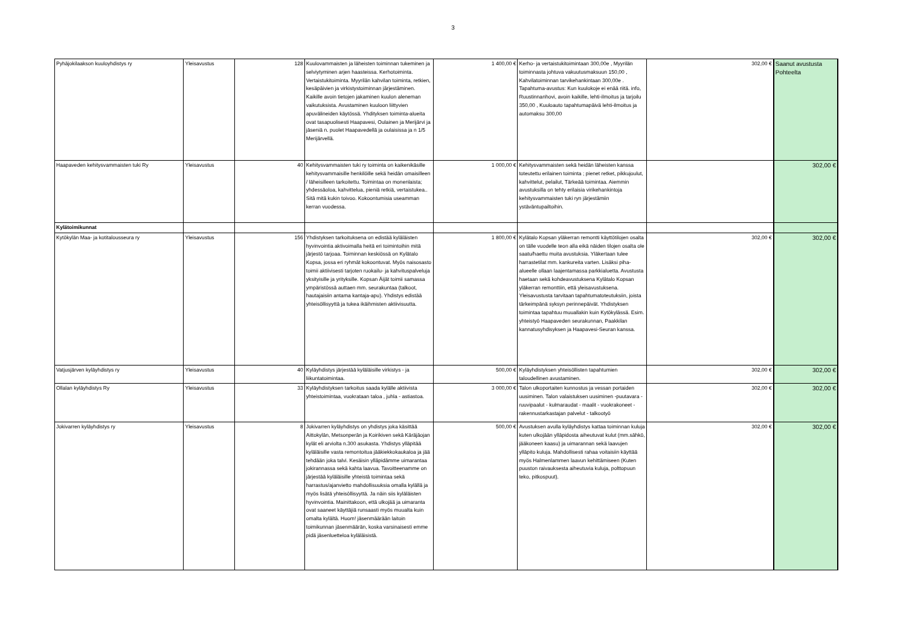3
| Pyhäjokilaakson kuuloyhdistys ry | Yleisavustus | 128 | Kuulovammaisten ja läheisten toiminnan tukeminen ja selviytyminen arjen haasteissa. Kerhotoiminta. Vertaistukitoiminta. Myyrilän kahvilan toiminta, retkien, kesäpäivien ja virkistystoiminnan järjestäminen. Kaikille avoin tietojen jakaminen kuulon aleneman vaikutuksista. Avustaminen kuuloon liittyvien apuvälineiden käytössä. Yhdityksen toiminta-alueita ovat tasapuolisesti Haapavesi, Oulainen ja Merijärvi ja jäseniä n. puolet Haapavedellä ja oulaisissa ja n 1/5 Merijärvellä. | 1 400,00 € | Kerho- ja vertaistukitoimintaan 300,00e , Myyrilän toiminnasta johtuva vakuutusmaksuun 150,00 , Kahvilatoiminnan tarvikehankintaan 300,00e . Tapahtuma-avustus: Kun kuulokoje ei enää riitä. info, Ruustinnanhovi, avoin kaikille, lehti-ilmoitus ja tarjoilu 350,00 , Kuuloauto tapahtumapäivä lehti-ilmoitus ja automaksu 300,00 | 302,00 € | Saanut avustusta Pohteelta |
| Haapaveden kehitysvammaisten tuki Ry | Yleisavustus | 40 | Kehitysvammaisten tuki ry toiminta on kaikenikäsille kehitysvammaisille henkilöille sekä heidän omaisilleen / läheisilleen tarkoitettu. Toimintaa on monenlaista; yhdessäoloa, kahvittelua, pieniä retkiä, vertaistukea.. Sitä mitä kukin toivoo. Kokoontumisia useamman kerran vuodessa. | 1 000,00 € | Kehitysvammaisten sekä heidän läheisten kanssa toteutettu erilainen toiminta ; pienet retket, pikkujoulut, kahvittelut, pelailut, Tärkeää toimintaa. Aiemmin avustuksilla on tehty erilaisia virikehankintoja kehitysvammaisten tuki ryn järjestämiin ystäväntupailtoihin. | | 302,00 € |
| Kylätoimikunnat | | | | | | | |
| Kytökylän Maa- ja kotitalousseura ry | Yleisavustus | 156 | Yhdistyksen tarkoituksena on edistää kyläläisten hyvinvointia aktivoimalla heitä eri toimintoihin mitä järjestö tarjoaa. Toiminnan keskiössä on Kylätalo Kopsa, jossa eri ryhmät kokoontuvat. Myös naisosasto toimii aktiivisesti tarjoten ruokailu- ja kahvituspalveluja yksityisille ja yrityksille. Kopsan Äijät toimii samassa ympäristössä auttaen mm. seurakuntaa (talkoot, hautajaisiin antama kantaja-apu). Yhdistys edistää yhteisöllisyyttä ja tukea ikäihmisten aktiivisuutta. | 1 800,00 € | Kylätalo Kopsan yläkerran remontti käyttötilojen osalta on tälle vuodelle teon alla eikä näiden tilojen osalta ole saatu/haettu muita avustuksia. Yläkertaan tulee harrastetilat mm. kankureita varten. Lisäksi piha-alueelle ollaan laajentamassa parkkialuetta. Avustusta haetaan sekä kohdeavustuksena Kylätalo Kopsan yläkerran remonttiin, että yleisavustuksena. Yleisavustusta tarvitaan tapahtumatoteutuksiin, joista tärkeimpänä syksyn perinnepäivät. Yhdistyksen toimintaa tapahtuu muuallakin kuin Kytökylässä. Esim. yhteistyö Haapaveden seurakunnan, Paakkilan kannatusyhdisyksen ja Haapavesi-Seuran kanssa. | 302,00 € | 302,00 € |
| Vatjusjärven kyläyhdistys ry | Yleisavustus | 40 | Kyläyhdistys järjestää kyläläisille virkistys - ja liikuntatoimintaa. | 500,00 € | Kyläyhdistyksen yhteisöllisten tapahtumien taloudellinen avustaminen. | 302,00 € | 302,00 € |
| Ollalan kyläyhdistys Ry | Yleisavustus | 33 | Kyläyhdistyksen tarkoitus saada kylälle aktiivista yhteistoimintaa, vuokrataan taloa , juhla - astiastoa. | 3 000,00 € | Talon ulkoportaiten kunnostus ja vessan portaiden uusiminen. Talon valaistuksen uusiminen -puutavara - ruuvipaalut - kulmaraudat - maalit - vuokrakoneet - rakennustarkastajan palvelut - talkootyö | 302,00 € | 302,00 € |
| Jokivarren kyläyhdistys ry | Yleisavustus | 8 | Jokivarren kyläyhdistys on yhdistys joka käsittää Aittokylän, Metsonperän ja Koirikiven sekä Käräjäojan kylät eli arviolta n.300 asukasta. Yhdistys ylläpitää kyläläisille vasta remontoitua jääkiekkokaukaloa ja jää tehdään joka talvi. Kesäisin ylläpidämme uimarantaa jokirannassa sekä kahta laavua. Tavoitteenamme on järjestää kyläläisille yhteistä toimintaa sekä harrastus/ajanvietto mahdollisuuksia omalla kylällä ja myös lisätä yhteisöllisyyttä. Ja näin siis kyläläisten hyvinvointia. Mainittakoon, että ulkojää ja uimaranta ovat saaneet käyttäjiä runsaasti myös muualta kuin omalta kylältä. Huom! jäsenmäärään laitoin toimikunnan jäsenmäärän, koska varsinaisesti emme pidä jäsenluetteloa kyläläisistä. | 500,00 € | Avustuksen avulla kyläyhdistys kattaa toiminnan kuluja kuten ulkojään ylläpidosta aiheutuvat kulut (mm.sähkö, jääkoneen kaasu) ja uimarannan sekä laavujen ylläpito kuluja. Mahdollisesti rahaa voitaisiin käyttää myös Halmenlammen laavun kehittämiseen (Kuten puuston raivauksesta aiheutuvia kuluja, polttopuun teko, pitkospuut). | 302,00 € | 302,00 € |